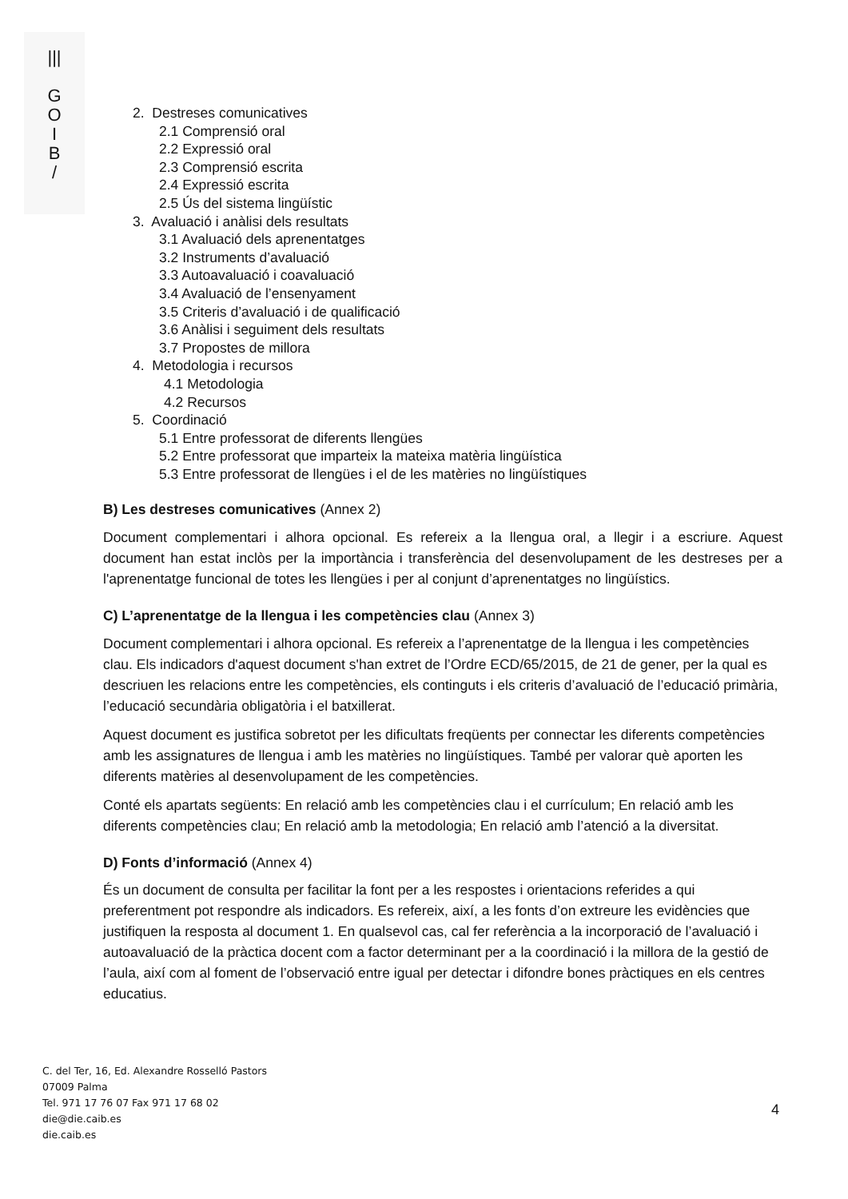|||
G
O
I
B
/
2. Destreses comunicatives
2.1 Comprensió oral
2.2 Expressió oral
2.3 Comprensió escrita
2.4 Expressió escrita
2.5 Ús del sistema lingüístic
3. Avaluació i anàlisi dels resultats
3.1 Avaluació dels aprenentatges
3.2 Instruments d’avaluació
3.3 Autoavaluació i coavaluació
3.4 Avaluació de l’ensenyament
3.5 Criteris d’avaluació i de qualificació
3.6 Anàlisi i seguiment dels resultats
3.7 Propostes de millora
4. Metodologia i recursos
4.1 Metodologia
4.2 Recursos
5. Coordinació
5.1 Entre professorat de diferents llengües
5.2 Entre professorat que imparteix la mateixa matèria lingüística
5.3 Entre professorat de llengües i el de les matèries no lingüístiques
B) Les destreses comunicatives (Annex 2)
Document complementari i alhora opcional. Es refereix a la llengua oral, a llegir i a escriure. Aquest document han estat inclòs per la importància i transferència del desenvolupament de les destreses per a l'aprenentatge funcional de totes les llengües i per al conjunt d’aprenentatges no lingüístics.
C) L’aprenentatge de la llengua i les competències clau (Annex 3)
Document complementari i alhora opcional. Es refereix a l’aprenentatge de la llengua i les competències clau. Els indicadors d'aquest document s'han extret de l’Ordre ECD/65/2015, de 21 de gener, per la qual es descriuen les relacions entre les competències, els continguts i els criteris d’avaluació de l’educació primària, l’educació secundària obligatòria i el batxillerat.
Aquest document es justifica sobretot per les dificultats freqüents per connectar les diferents competències amb les assignatures de llengua i amb les matèries no lingüístiques. També per valorar què aporten les diferents matèries al desenvolupament de les competències.
Conté els apartats següents: En relació amb les competències clau i el currículum; En relació amb les diferents competències clau; En relació amb la metodologia; En relació amb l’atenció a la diversitat.
D) Fonts d’informació (Annex 4)
És un document de consulta per facilitar la font per a les respostes i orientacions referides a qui preferentment pot respondre als indicadors. Es refereix, així, a les fonts d’on extreure les evidències que justifiquen la resposta al document 1. En qualsevol cas, cal fer referència a la incorporació de l’avaluació i autoavaluació de la pràctica docent com a factor determinant per a la coordinació i la millora de la gestió de l’aula, així com al foment de l’observació entre igual per detectar i difondre bones pràctiques en els centres educatius.
C. del Ter, 16, Ed. Alexandre Rosselló Pastors
07009 Palma
Tel. 971 17 76 07 Fax 971 17 68 02
die@die.caib.es
die.caib.es
4